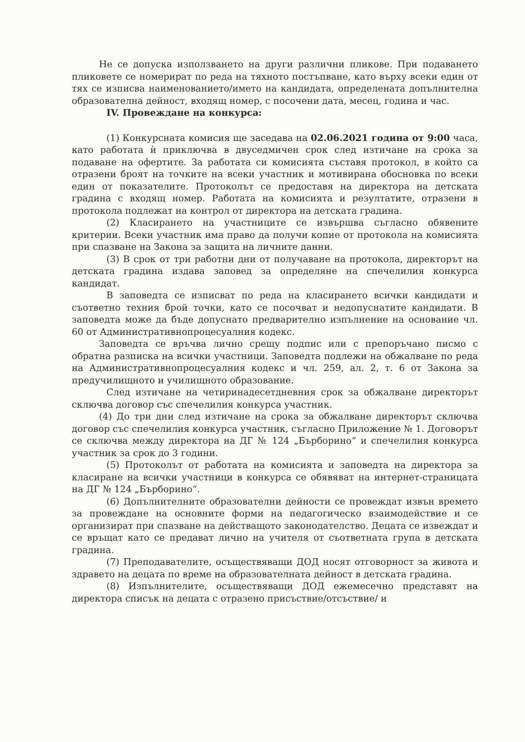Не се допуска използването на други различни пликове. При подаването пликовете се номерират по реда на тяхното постъпване, като върху всеки един от тях се изписва наименованието/името на кандидата, определената допълнителна образователна дейност, входящ номер, с посочени дата, месец, година и час.
IV. Провеждане на конкурса:
(1) Конкурсната комисия ще заседава на 02.06.2021 година от 9:00 часа, като работата ѝ приключва в двуседмичен срок след изтичане на срока за подаване на офертите. За работата си комисията съставя протокол, в който са отразени броят на точките на всеки участник и мотивирана обосновка по всеки един от показателите. Протоколът се предоставя на директора на детската градина с входящ номер. Работата на комисията и резултатите, отразени в протокола подлежат на контрол от директора на детската градина.
(2) Класирането на участниците се извършва съгласно обявените критерии. Всеки участник има право да получи копие от протокола на комисията при спазване на Закона за защита на личните данни.
(3) В срок от три работни дни от получаване на протокола, директорът на детската градина издава заповед за определяне на спечелилия конкурса кандидат.
В заповедта се изписват по реда на класирането всички кандидати и съответно техния брой точки, като се посочват и недопуснатите кандидати. В заповедта може да бъде допуснато предварително изпълнение на основание чл. 60 от Административнопроцесуалния кодекс.
Заповедта се връчва лично срещу подпис или с препоръчано писмо с обратна разписка на всички участници. Заповедта подлежи на обжалване по реда на Административнопроцесуалния кодекс и чл. 259, ал. 2, т. 6 от Закона за предучилищното и училищното образование.
След изтичане на четиринадесетдневния срок за обжалване директорът сключва договор със спечелилия конкурса участник.
(4) До три дни след изтичане на срока за обжалване директорът сключва договор със спечелилия конкурса участник, съгласно Приложение № 1. Договорът се сключва между директора на ДГ № 124 „Бърборино“ и спечелилия конкурса участник за срок до 3 години.
(5) Протоколът от работата на комисията и заповедта на директора за класиране на всички участници в конкурса се обявяват на интернет-страницата на ДГ № 124 „Бърборино“.
(6) Допълнителните образователни дейности се провеждат извън времето за провеждане на основните форми на педагогическо взаимодействие и се организират при спазване на действащото законодателство. Децата се извеждат и се връщат като се предават лично на учителя от съответната група в детската градина.
(7) Преподавателите, осъществяващи ДОД носят отговорност за живота и здравето на децата по време на образователната дейност в детската градина.
(8) Изпълнителите, осъществяващи ДОД ежемесечно представят на директора списък на децата с отразено присъствие/отсъствие/ и